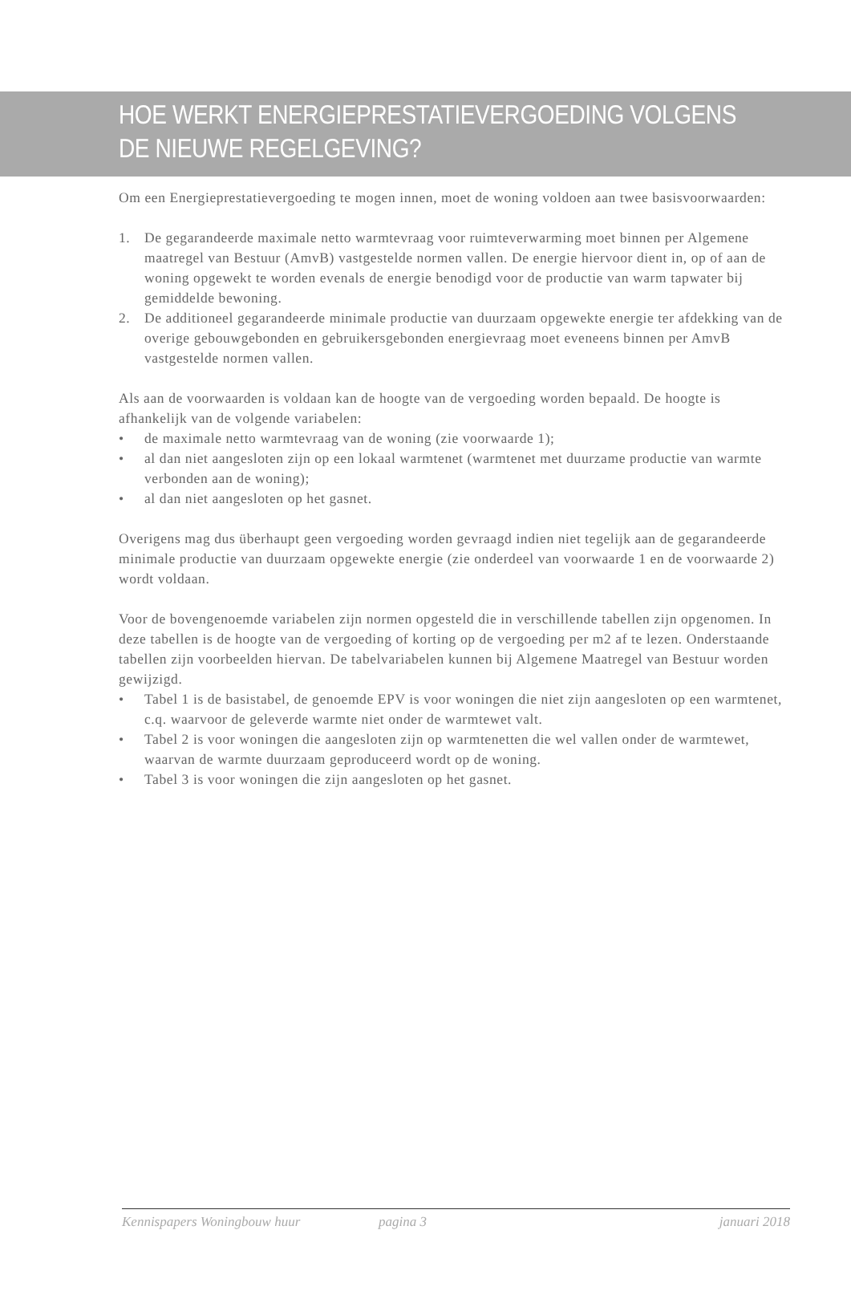HOE WERKT ENERGIEPRESTATIEVERGOEDING VOLGENS DE NIEUWE REGELGEVING?
Om een Energieprestatievergoeding te mogen innen, moet de woning voldoen aan twee basisvoorwaarden:
1. De gegarandeerde maximale netto warmtevraag voor ruimteverwarming moet binnen per Algemene maatregel van Bestuur (AmvB) vastgestelde normen vallen. De energie hiervoor dient in, op of aan de woning opgewekt te worden evenals de energie benodigd voor de productie van warm tapwater bij gemiddelde bewoning.
2. De additioneel gegarandeerde minimale productie van duurzaam opgewekte energie ter afdekking van de overige gebouwgebonden en gebruikersgebonden energievraag moet eveneens binnen per AmvB vastgestelde normen vallen.
Als aan de voorwaarden is voldaan kan de hoogte van de vergoeding worden bepaald. De hoogte is afhankelijk van de volgende variabelen:
• de maximale netto warmtevraag van de woning (zie voorwaarde 1);
• al dan niet aangesloten zijn op een lokaal warmtenet (warmtenet met duurzame productie van warmte verbonden aan de woning);
• al dan niet aangesloten op het gasnet.
Overigens mag dus überhaupt geen vergoeding worden gevraagd indien niet tegelijk aan de gegarandeerde minimale productie van duurzaam opgewekte energie (zie onderdeel van voorwaarde 1 en de voorwaarde 2) wordt voldaan.
Voor de bovengenoemde variabelen zijn normen opgesteld die in verschillende tabellen zijn opgenomen. In deze tabellen is de hoogte van de vergoeding of korting op de vergoeding per m2 af te lezen. Onderstaande tabellen zijn voorbeelden hiervan. De tabelvariabelen kunnen bij Algemene Maatregel van Bestuur worden gewijzigd.
• Tabel 1 is de basistabel, de genoemde EPV is voor woningen die niet zijn aangesloten op een warmtenet, c.q. waarvoor de geleverde warmte niet onder de warmtewet valt.
• Tabel 2 is voor woningen die aangesloten zijn op warmtenetten die wel vallen onder de warmtewet, waarvan de warmte duurzaam geproduceerd wordt op de woning.
• Tabel 3 is voor woningen die zijn aangesloten op het gasnet.
Kennispapers Woningbouw huur pagina 3 januari 2018